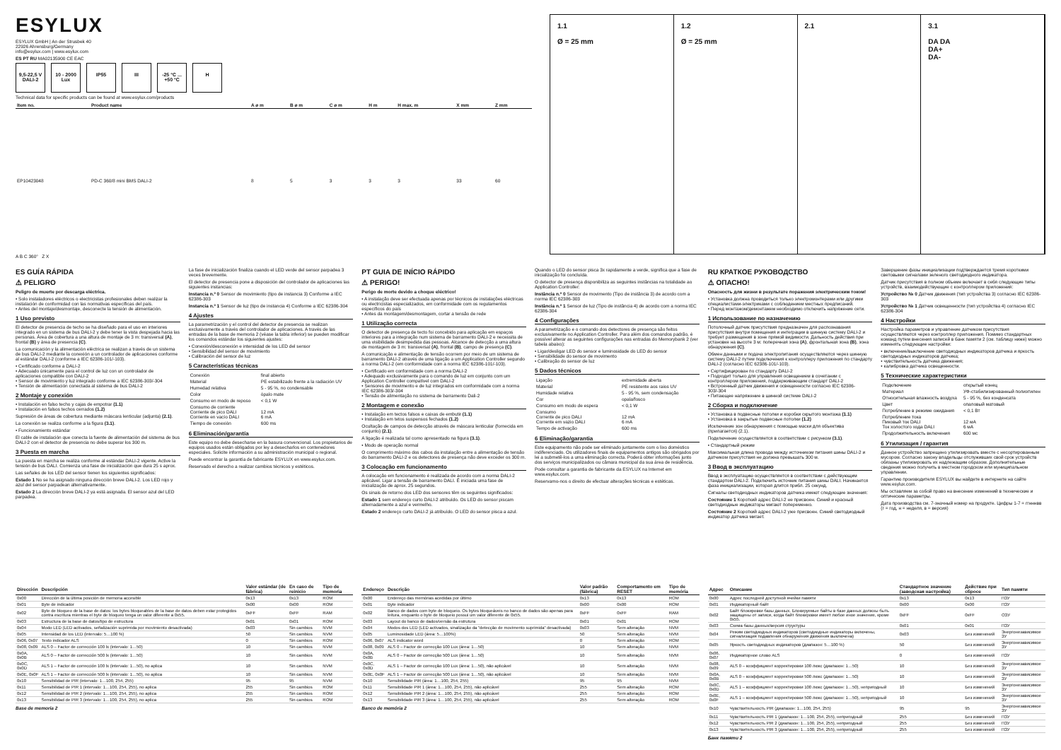ESYLUX
ESYLUX GmbH | An der Strusbek 40
22926 Ahrensburg/Germany
info@esylux.com | www.esylux.com
ES PT RU MA02135900 CE EAC
9,5-22,5 V DALI-2 10 - 2000 Lux IP55 III -25 °C ... +50 °C H
Technical data for specific products can be found at www.esylux.com/products
| Item no. | Product name | A ø m | B ø m | C ø m | H m | H max. m | X mm | Z mm |
| --- | --- | --- | --- | --- | --- | --- | --- | --- |
| EP10423048 | PD-C 360/8 mini BMS DALI-2 | 8 | 5 | 3 | 3 | 3 | 33 | 60 |
A B C 360° Z X
1.1
Ø = 25 mm
1.2
Ø = 25 mm
2.1 3.1
DA DA
DA+
DA-
ES GUÍA RÁPIDA
⚠ PELIGRO
Peligro de muerte por descarga eléctrica.
• Solo instaladores eléctricos o electricistas profesionales deben realizar la instalación de conformidad con las normativas específicas del país.
• Antes del montaje/desmontaje, desconecte la tensión de alimentación.
1 Uso previsto
El detector de presencia de techo se ha diseñado para el uso en interiores integrado en un sistema de bus DALI-2 y debe tener la vista despejada hacia las personas. Área de cobertura a una altura de montaje de 3 m: transversal (A), frontal (B) y área de presencia (C).
La comunicación y la alimentación eléctrica se realizan a través de un sistema de bus DALI-2 mediante la conexión a un controlador de aplicaciones conforme al estándar DALI-2 (conforme a IEC 62386-101/-103).
• Certificado conforme a DALI-2
• Adecuado únicamente para el control de luz con un controlador de aplicaciones compatible con DALI-2
• Sensor de movimiento y luz integrado conforme a IEC 62386-303/-304
• Tensión de alimentación conectada al sistema de bus DALI-2
2 Montaje y conexión
• Instalación en falso techo y cajas de empotrar (1.1)
• Instalación en falsos techos cerrados (1.2)
Supresión de áreas de cobertura mediante máscara lenticular (adjunta) (2.1).
La conexión se realiza conforme a la figura (3.1).
• Funcionamiento estándar
El cable de instalación que conecta la fuente de alimentación del sistema de bus DALI-2 con el detector de presencia no debe superar los 300 m.
3 Puesta en marcha
La puesta en marcha se realiza conforme al estándar DALI-2 vigente. Active la tensión de bus DALI. Comienza una fase de inicialización que dura 25 s aprox.
Las señales de los LED del sensor tienen los siguientes significados:
Estado 1 No se ha asignado ninguna dirección breve DALI-2. Los LED rojo y azul del sensor parpadean alternativamente.
Estado 2 La dirección breve DALI-2 ya está asignada. El sensor azul del LED parpadea.
La fase de inicialización finaliza cuando el LED verde del sensor parpadea 3 veces brevemente.
El detector de presencia pone a disposición del controlador de aplicaciones las siguientes instancias:
Instancia n.º 0 Sensor de movimiento (tipo de instancia 3) Conforme a IEC 62386-303
Instancia n.º 1 Sensor de luz (tipo de instancia 4) Conforme a IEC 62386-304
4 Ajustes
La parametrización y el control del detector de presencia se realizan exclusivamente a través del controlador de aplicaciones. A través de las entradas de la base de memoria 2 (véase la tabla inferior) se pueden modificar los comandos estándar los siguientes ajustes:
• Conexión/desconexión e intensidad de los LED del sensor
• Sensibilidad del sensor de movimiento
• Calibración del sensor de luz
5 Características técnicas
| Conexión | final abierto |
| Material | PE estabilizado frente a la radiación UV |
| Humedad relativa | 5 - 95 %, no condensable |
| Color | ópalo mate |
| Consumo en modo de reposo | < 0,1 W |
| Consumo de corriente Corriente de pico DALI Corriente en vacío DALI | 12 mA 6 mA |
| Tiempo de conexión | 600 ms |
6 Eliminación/garantía
Este equipo no debe desecharse en la basura convencional. Los propietarios de equipos usados están obligados por ley a desecharlos en contenedores especiales. Solicite información a su administración municipal o regional.
Puede encontrar la garantía de fabricante ESYLUX en www.esylux.com.
Reservado el derecho a realizar cambios técnicos y estéticos.
PT GUIA DE INÍCIO RÁPIDO
⚠ PERIGO!
Perigo de morte devido a choque eléctrico!
• A instalação deve ser efectuada apenas por técnicos de instalações eléctricas ou electricistas especializados, em conformidade com os regulamentos específicos do país
• Antes da montagem/desmontagem, cortar a tensão de rede
1 Utilização correcta
O detector de presença de tecto foi concebido para aplicação em espaços interiores para a integração num sistema de barramento DALI-2 e necessita de uma visibilidade desimpedida das pessoas. Alcance de detecção a uma altura de montagem de 3 m: transversal (A), frontal (B), campo de presença (C).
A comunicação e alimentação de tensão ocorrem por meio de um sistema de barramento DALI-2 através de uma ligação a um Application Controller segundo a norma DALI-2 (em conformidade com a norma IEC 62386-101/-103).
• Certificado em conformidade com a norma DALI-2
• Adequado exclusivamente para o comando de luz em conjunto com um Application Controller compatível com DALI-2
• Sensores de movimento e de luz integrados em conformidade com a norma IEC 62386-303/-304
• Tensão de alimentação no sistema de barramento Dali-2
2 Montagem e conexão
• Instalação em tectos falsos e caixas de embutir (1.1)
• Instalação em tetos suspensos fechados (1.2)
Ocultação de campos de detecção através de máscara lenticular (fornecida em conjunto) (2.1).
A ligação é realizada tal como apresentado na figura (3.1).
• Modo de operação normal
O comprimento máximo dos cabos da instalação entre a alimentação de tensão do barramento DALI-2 e os detectores de presença não deve exceder os 300 m.
3 Colocação em funcionamento
A colocação em funcionamento é realizada de acordo com a norma DALI-2 aplicável. Ligar a tensão de barramento DALI. É iniciada uma fase de inicialização de aprox. 25 segundos.
Os sinais de retorno dos LED dos sensores têm os seguintes significados:
Estado 1 sem endereço curto DALI-2 atribuído. Os LED do sensor piscam alternadamente a azul e vermelho.
Estado 2 endereço curto DALI-2 já atribuído. O LED do sensor pisca a azul.
Quando o LED do sensor pisca 3x rapidamente a verde, significa que a fase de inicialização foi concluída.
O detector de presença disponibiliza as seguintes instâncias na totalidade ao Application Controller:
Instância n.º 0 Sensor de movimento (Tipo de instância 3) de acordo com a norma IEC 62386-303
Instância n.º 1 Sensor de luz (Tipo de instância 4) de acordo com a norma IEC 62386-304
4 Configurações
A parametrização e o comando dos detectores de presença são feitos exclusivamente no Application Controller. Para além dos comandos padrão, é possível alterar as seguintes configurações nas entradas do Memorybank 2 (ver tabela abaixo):
• Ligar/desligar LED do sensor e luminosidade do LED do sensor
• Sensibilidade do sensor de movimento
• Calibração do sensor de luz
5 Dados técnicos
| Ligação | extremidade aberta |
| Material | PE resistente aos raios UV |
| Humidade relativa | 5 - 95 %, sem condensação |
| Cor | opala/fosco |
| Consumo em modo de espera | < 0,1 W |
| Consumo Corrente de pico DALI Corrente em vazio DALI | 12 mA 6 mA |
| Tempo de activação | 600 ms |
6 Eliminação/garantia
Este equipamento não pode ser eliminado juntamente com o lixo doméstico indiferenciado. Os utilizadores finais de equipamentos antigos são obrigados por lei a submetê-los a uma eliminação correcta. Poderá obter informações junto dos serviços municipalizados ou câmara municipal da sua área de residência.
Pode consultar a garantia de fabricante da ESYLUX na Internet em www.esylux.com.
Reservamo-nos o direito de efectuar alterações técnicas e estéticas.
RU КРАТКОЕ РУКОВОДСТВО
⚠ ОПАСНО!
Опасность для жизни в результате поражения электрическим током!
• Установка должна проводиться только электромонтерами или другими специалистами-электриками с соблюдением местных предписаний.
• Перед монтажом/демонтажем необходимо отключить напряжение сети.
1 Использование по назначению
Потолочный датчик присутствия предназначен для распознавания присутствия внутри помещения и интеграции в шинную систему DALI-2 и требует размещения в зоне прямой видимости. Дальность действия при установке на высоте 3 м: поперечная зона (A), фронтальная зона (B), зона обнаружения (C).
Обмен данными и подача электропитания осуществляются через шинную систему DALI-2 путем подключения к контроллеру приложения по стандарту DALI-2 (согласно IEC 62386-101/-103).
• Сертифицирован по стандарту DALI-2
• Подходит только для управления освещением в сочетании с контроллером приложения, поддерживающим стандарт DALI-2
• Встроенный датчик движения и освещенности согласно IEC 62386-303/-304
• Питающее напряжение в шинной системе DALI-2
2 Сборка и подключение
• Установка в подвесные потолки и коробки скрытого монтажа (1.1)
• Установка в закрытые подвесные потолки (1.2)
Исключение зон обнаружения с помощью маски для объектива (прилагается) (2.1).
Подключение осуществляется в соответствии с рисунком (3.1).
• Стандартный режим
Максимальная длина провода между источником питания шины DALI-2 и датчиком присутствия не должна превышать 300 м.
3 Ввод в эксплуатацию
Ввод в эксплуатацию осуществляется в соответствии с действующим стандартом DALI-2. Подключить источник питания шины DALI. Начинается фаза инициализации, которая длится прибл. 25 секунд.
Сигналы светодиодных индикаторов датчика имеют следующие значения:
Состояние 1 Короткий адрес DALI-2 не присвоен. Синий и красный светодиодные индикаторы мигают попеременно.
Состояние 2 Короткий адрес DALI-2 уже присвоен. Синий светодиодный индикатор датчика мигает.
Завершение фазы инициализации подтверждается тремя короткими световыми сигналами зеленого светодиодного индикатора.
Датчик присутствия в полном объеме включает в себя следующие типы устройств, взаимодействующие с контроллером приложения:
Устройство № 0 Датчик движения (тип устройства 3) согласно IEC 62386-303
Устройство № 1 Датчик освещенности (тип устройства 4) согласно IEC 62386-304
4 Настройки
Настройка параметров и управление датчиком присутствия осуществляются через контроллер приложения. Помимо стандартных команд путем внесения записей в банк памяти 2 (см. таблицу ниже) можно изменять следующие настройки:
• включение/выключение светодиодных индикаторов датчика и яркость светодиодных индикаторов датчика;
• чувствительность датчика движения;
• калибровка датчика освещенности.
5 Технические характеристики
| Подключение | открытый конец |
| Материал | УФ-стабилизированный полиэтилен |
| Относительная влажность воздуха | 5 - 95 %, без конденсата |
| Цвет | опаловый матовый |
| Потребление в режиме ожидания | < 0,1 Вт |
| Потребление тока Пиковый ток DALI Ток холостого хода DALI | 12 мА 6 мА |
| Продолжительность включения | 600 мс |
6 Утилизация / гарантия
Данное устройство запрещено утилизировать вместе с несортированным мусором. Согласно закону владельцы отслуживших свой срок устройств обязаны утилизировать их надлежащим образом. Дополнительные сведения можно получить в местном городском или муниципальном управлении.
Гарантию производителя ESYLUX вы найдете в интернете на сайте www.esylux.com.
Мы оставляем за собой право на внесение изменений в технические и оптические параметры.
Дата производства см. 7-значный номер на продукте. Цифры 1-7 = ггнннвв (г = год, н = неделя, в = версия)
| Dirección | Descripción | Valor estándar (de fábrica) | En caso de reinicio | Tipo de memoria |
| --- | --- | --- | --- | --- |
| 0x00 | Dirección de la última posición de memoria accesible | 0x13 | 0x13 | ROM |
| 0x01 | Byte de indicador | 0x00 | 0x00 | ROM |
| 0x02 | Byte de bloqueo de la base de datos: los bytes bloqueables de la base de datos deben estar protegidos contra escritura mientras el byte de bloqueo tenga un valor diferente a 0x55. | 0xFF | 0xFF | RAM |
| 0x03 | Estructura de la base de datos/tipo de estructura | 0x01 | 0x01 | ROM |
| 0x04 | Modo LED (LED activados, señalización suprimida por movimiento desactivada) | 0x03 | Sin cambios | NVM |
| 0x05 | Intensidad de los LED (intervalo: 5…100 %) | 50 | Sin cambios | NVM |
| 0x06, 0x07 | Texto indicador ALS | 0 | Sin cambios | ROM |
| 0x08, 0x09 | ALS 0 – Factor de corrección 100 lx (intervalo: 1…50) | 10 | Sin cambios | NVM |
| 0x0A, 0x0B | ALS 0 – Factor de corrección 500 lx (intervalo: 1…50) | 10 | Sin cambios | NVM |
| 0x0C, 0x0D | ALS 1 – Factor de corrección 100 lx (intervalo: 1…50), no aplica | 10 | Sin cambios | NVM |
| 0x0E, 0x0F | ALS 1 – Factor de corrección 500 lx (intervalo: 1…50), no aplica | 10 | Sin cambios | NVM |
| 0x10 | Sensibilidad de PIR (intervalo: 1…100, 254, 255) | 95 | 95 | NVM |
| 0x11 | Sensibilidad de PIR 1 (intervalo: 1…100, 254, 255), no aplica | 255 | Sin cambios | ROM |
| 0x12 | Sensibilidad de PIR 2 (intervalo: 1…100, 254, 255), no aplica | 255 | Sin cambios | ROM |
| 0x13 | Sensibilidad de PIR 3 (intervalo: 1…100, 254, 255), no aplica | 255 | Sin cambios | ROM |
Base de memoria 2
| Endereço | Descrição | Valor padrão (fábrica) | Comportamento em RESET | Tipo de memória |
| --- | --- | --- | --- | --- |
| 0x00 | Endereço das memórias acedidas por último | 0x13 | 0x13 | ROM |
| 0x01 | Byte indicador | 0x00 | 0x00 | ROM |
| 0x02 | Banco de dados com byte de bloqueio. Os bytes bloqueáveis no banco de dados são apenas para leitura, enquanto o byte de bloqueio possui um valor diferente de 0x55. | 0xFF | 0xFF | RAM |
| 0x03 | Layout do banco de dados/versão da estrutura | 0x01 | 0x01 | ROM |
| 0x04 | Modos dos LED (LED activados, sinalização da "detecção de movimento suprimida" desactivada) | 0x03 | Sem alteração | NVM |
| 0x05 | Luminosidade LED (área: 5…100%) | 50 | Sem alteração | NVM |
| 0x06, 0x07 | ALS indicator word | 0 | Sem alteração | ROM |
| 0x08, 0x09 | ALS 0 – Factor de correcção 100 Lux (área: 1…50) | 10 | Sem alteração | NVM |
| 0x0A, 0x0B | ALS 0 – Factor de correcção 500 Lux (área: 1…50) | 10 | Sem alteração | NVM |
| 0x0C, 0x0D | ALS 1 – Factor de correcção 100 Lux (área: 1…50), não aplicável | 10 | Sem alteração | NVM |
| 0x0E, 0x0F | ALS 1 – Factor de correcção 500 Lux (área: 1…50), não aplicável | 10 | Sem alteração | NVM |
| 0x10 | Sensibilidade PIR (área: 1…100, 254, 255) | 95 | 95 | NVM |
| 0x11 | Sensibilidade PIR 1 (área: 1…100, 254, 255), não aplicável | 255 | Sem alteração | ROM |
| 0x12 | Sensibilidade PIR 2 (área: 1…100, 254, 255), não aplicável | 255 | Sem alteração | ROM |
| 0x13 | Sensibilidade PIR 3 (área: 1…100, 254, 255), não aplicável | 255 | Sem alteração | ROM |
Banco de memória 2
| Адрес | Описание | Стандартное значение (заводская настройка) | Действие при сбросе | Тип памяти |
| --- | --- | --- | --- | --- |
| 0x00 | Адрес последней доступной ячейки памяти | 0x13 | 0x13 | ПЗУ |
| 0x01 | Индикаторный байт | 0x00 | 0x00 | ПЗУ |
| 0x02 | Байт блокировки базы данных. Блокируемые байты в базе данных должны быть защищены от записи, когда байт блокировки имеет любое иное значение, кроме 0x55. | 0xFF | 0xFF | ОЗУ |
| 0x03 | Схема базы данных/версия структуры | 0x01 | 0x01 | ПЗУ |
| 0x04 | Режим светодиодных индикаторов (светодиодные индикаторы включены, сигнализация подавления обнаружения движения выключена) | 0x03 | Без изменений | Энергонезависимое ЗУ |
| 0x05 | Яркость светодиодных индикаторов (диапазон: 5…100 %) | 50 | Без изменений | Энергонезависимое ЗУ |
| 0x06, 0x07 | Индикаторное слово ALS | 0 | Без изменений | ПЗУ |
| 0x08, 0x09 | ALS 0 – коэффициент корректировки 100 люкс (диапазон: 1…50) | 10 | Без изменений | Энергонезависимое ЗУ |
| 0x0A, 0x0B | ALS 0 – коэффициент корректировки 500 люкс (диапазон: 1…50) | 10 | Без изменений | Энергонезависимое ЗУ |
| 0x0C, 0x0D | ALS 1 – коэффициент корректировки 100 люкс (диапазон: 1…50), непригодный | 10 | Без изменений | Энергонезависимое ЗУ |
| 0x0E, 0x0F | ALS 1 – коэффициент корректировки 500 люкс (диапазон: 1…50), непригодный | 10 | Без изменений | Энергонезависимое ЗУ |
| 0x10 | Чувствительность PIR (диапазон: 1…100, 254, 255) | 95 | 95 | Энергонезависимое ЗУ |
| 0x11 | Чувствительность PIR 1 (диапазон: 1…100, 254, 255), непригодный | 255 | Без изменений | ПЗУ |
| 0x12 | Чувствительность PIR 2 (диапазон: 1…100, 254, 255), непригодный | 255 | Без изменений | ПЗУ |
| 0x13 | Чувствительность PIR 3 (диапазон: 1…100, 254, 255), непригодный | 255 | Без изменений | ПЗУ |
Банк памяти 2